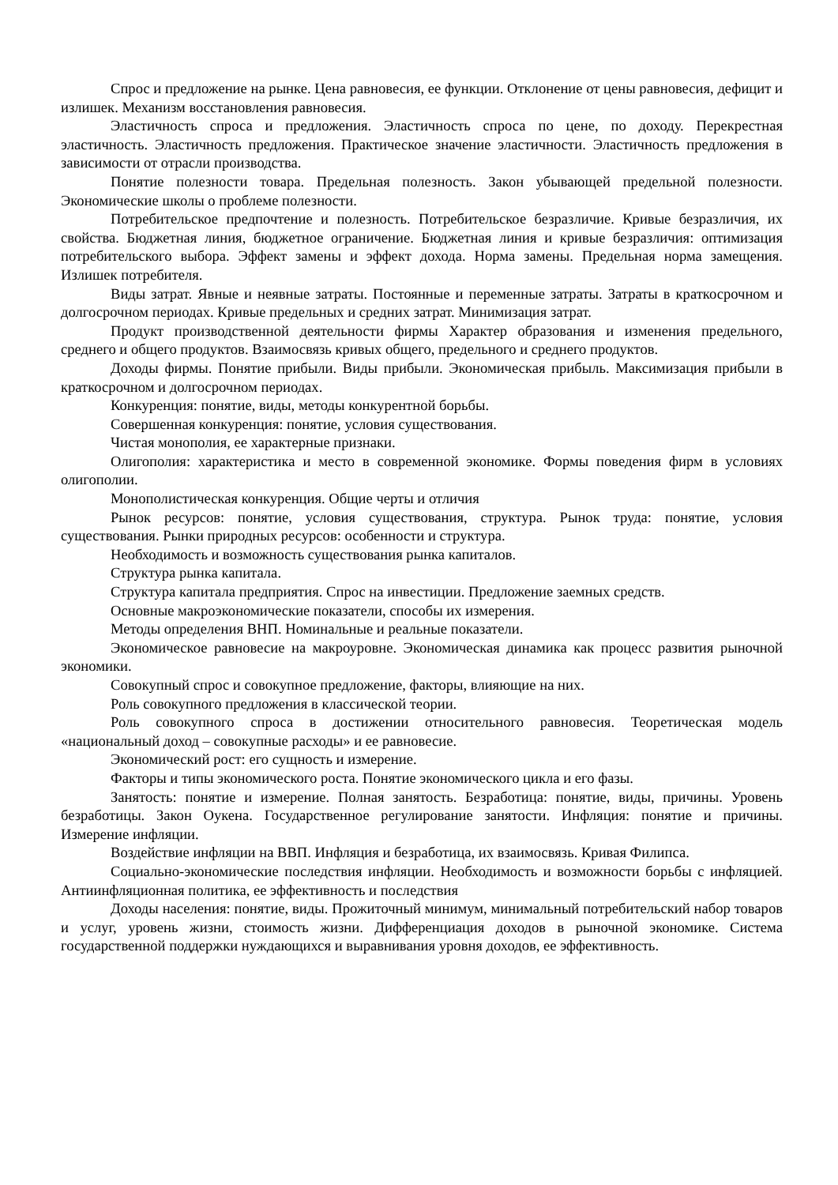Спрос и предложение на рынке. Цена равновесия, ее функции. Отклонение от цены равновесия, дефицит и излишек. Механизм восстановления равновесия.
Эластичность спроса и предложения. Эластичность спроса по цене, по доходу. Перекрестная эластичность. Эластичность предложения. Практическое значение эластичности. Эластичность предложения в зависимости от отрасли производства.
Понятие полезности товара. Предельная полезность. Закон убывающей предельной полезности. Экономические школы о проблеме полезности.
Потребительское предпочтение и полезность. Потребительское безразличие. Кривые безразличия, их свойства. Бюджетная линия, бюджетное ограничение. Бюджетная линия и кривые безразличия: оптимизация потребительского выбора. Эффект замены и эффект дохода. Норма замены. Предельная норма замещения. Излишек потребителя.
Виды затрат. Явные и неявные затраты. Постоянные и переменные затраты. Затраты в краткосрочном и долгосрочном периодах. Кривые предельных и средних затрат. Минимизация затрат.
Продукт производственной деятельности фирмы Характер образования и изменения предельного, среднего и общего продуктов. Взаимосвязь кривых общего, предельного и среднего продуктов.
Доходы фирмы. Понятие прибыли. Виды прибыли. Экономическая прибыль. Максимизация прибыли в краткосрочном и долгосрочном периодах.
Конкуренция: понятие, виды, методы конкурентной борьбы.
Совершенная конкуренция: понятие, условия существования.
Чистая монополия, ее характерные признаки.
Олигополия: характеристика и место в современной экономике. Формы поведения фирм в условиях олигополии.
Монополистическая конкуренция. Общие черты и отличия
Рынок ресурсов: понятие, условия существования, структура. Рынок труда: понятие, условия существования. Рынки природных ресурсов: особенности и структура.
Необходимость и возможность существования рынка капиталов.
Структура рынка капитала.
Структура капитала предприятия. Спрос на инвестиции. Предложение заемных средств.
Основные макроэкономические показатели, способы их измерения.
Методы определения ВНП. Номинальные и реальные показатели.
Экономическое равновесие на макроуровне. Экономическая динамика как процесс развития рыночной экономики.
Совокупный спрос и совокупное предложение, факторы, влияющие на них.
Роль совокупного предложения в классической теории.
Роль совокупного спроса в достижении относительного равновесия. Теоретическая модель «национальный доход – совокупные расходы» и ее равновесие.
Экономический рост: его сущность и измерение.
Факторы и типы экономического роста. Понятие экономического цикла и его фазы.
Занятость: понятие и измерение. Полная занятость. Безработица: понятие, виды, причины. Уровень безработицы. Закон Оукена. Государственное регулирование занятости. Инфляция: понятие и причины. Измерение инфляции.
Воздействие инфляции на ВВП. Инфляция и безработица, их взаимосвязь. Кривая Филипса.
Социально-экономические последствия инфляции. Необходимость и возможности борьбы с инфляцией. Антиинфляционная политика, ее эффективность и последствия
Доходы населения: понятие, виды. Прожиточный минимум, минимальный потребительский набор товаров и услуг, уровень жизни, стоимость жизни. Дифференциация доходов в рыночной экономике. Система государственной поддержки нуждающихся и выравнивания уровня доходов, ее эффективность.